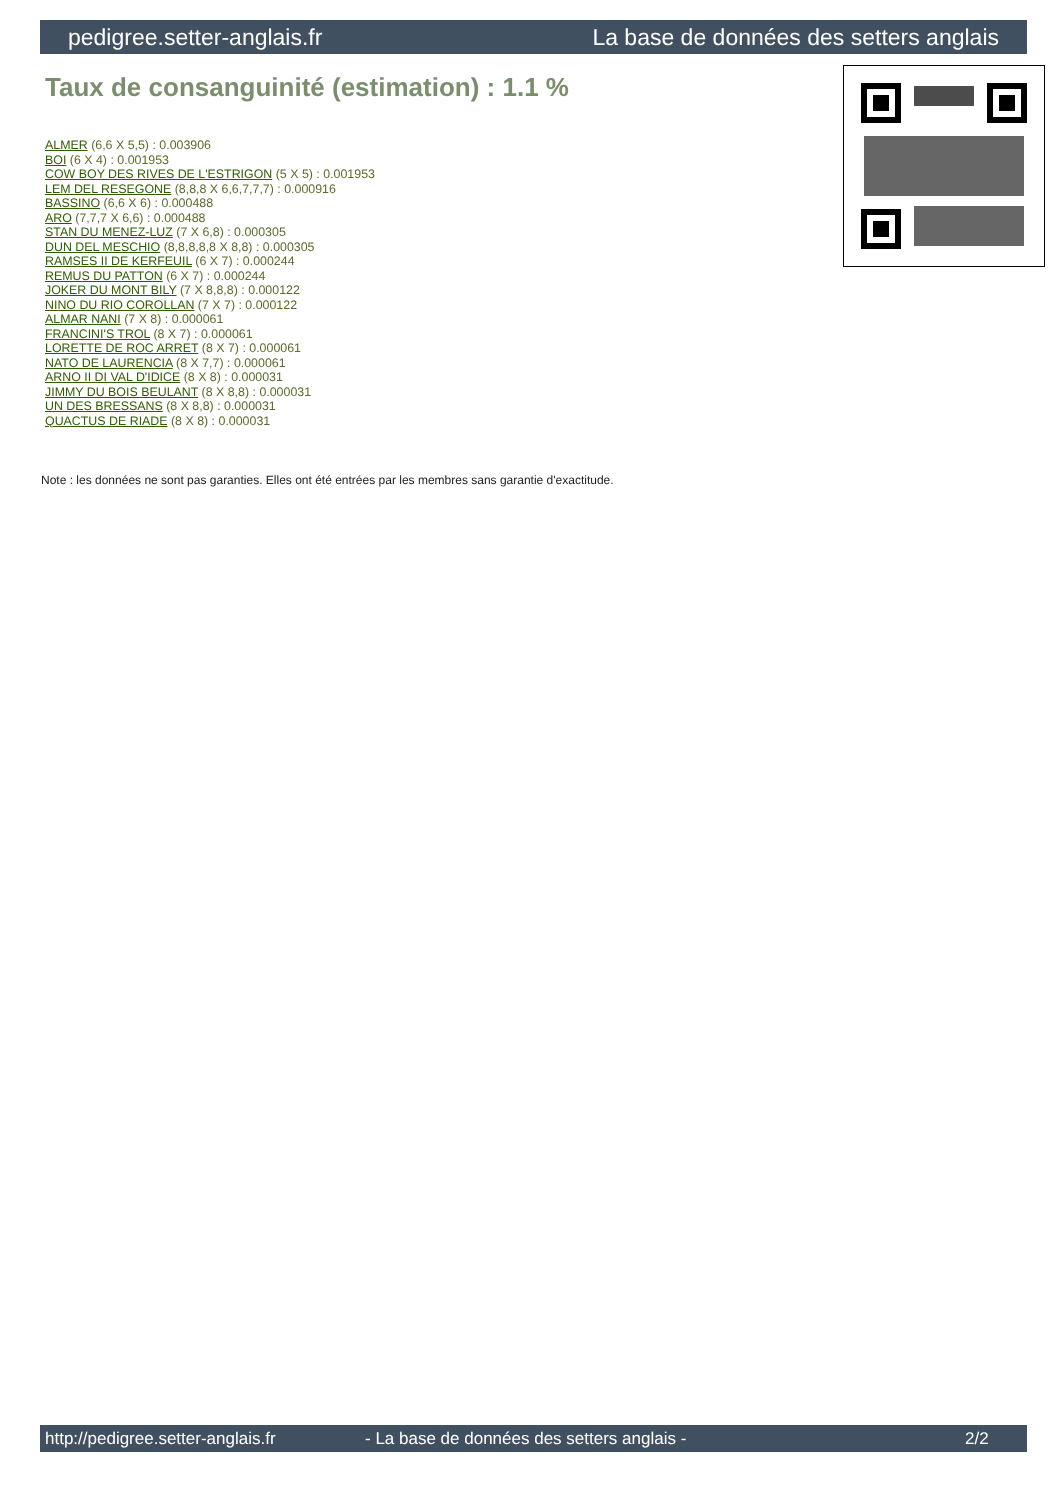pedigree.setter-anglais.fr La base de données des setters anglais
Taux de consanguinité (estimation) : 1.1 %
ALMER (6,6 X 5,5) : 0.003906
BOI (6 X 4) : 0.001953
COW BOY DES RIVES DE L'ESTRIGON (5 X 5) : 0.001953
LEM DEL RESEGONE (8,8,8 X 6,6,7,7,7) : 0.000916
BASSINO (6,6 X 6) : 0.000488
ARO (7,7,7 X 6,6) : 0.000488
STAN DU MENEZ-LUZ (7 X 6,8) : 0.000305
DUN DEL MESCHIO (8,8,8,8,8 X 8,8) : 0.000305
RAMSES II DE KERFEUIL (6 X 7) : 0.000244
REMUS DU PATTON (6 X 7) : 0.000244
JOKER DU MONT BILY (7 X 8,8,8) : 0.000122
NINO DU RIO COROLLAN (7 X 7) : 0.000122
ALMAR NANI (7 X 8) : 0.000061
FRANCINI'S TROL (8 X 7) : 0.000061
LORETTE DE ROC ARRET (8 X 7) : 0.000061
NATO DE LAURENCIA (8 X 7,7) : 0.000061
ARNO II DI VAL D'IDICE (8 X 8) : 0.000031
JIMMY DU BOIS BEULANT (8 X 8,8) : 0.000031
UN DES BRESSANS (8 X 8,8) : 0.000031
QUACTUS DE RIADE (8 X 8) : 0.000031
Note : les données ne sont pas garanties. Elles ont été entrées par les membres sans garantie d'exactitude.
http://pedigree.setter-anglais.fr - La base de données des setters anglais - 2/2